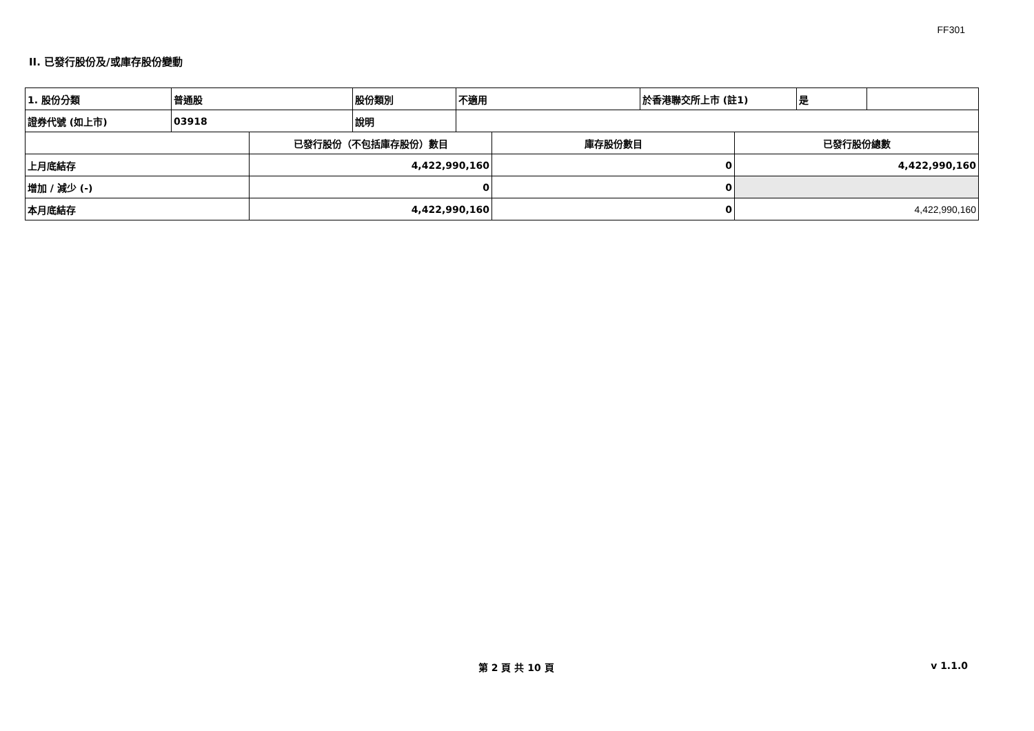FF301
II. 已發行股份及/或庫存股份變動
| 1. 股份分類 | 普通股 | 股份類別 | 不適用 | 於香港聯交所上市 (註1) | 是 | |
| 證券代號 (如上市) | 03918 | 說明 | | | | |
| | 已發行股份（不包括庫存股份）數目 | 庫存股份數目 | 已發行股份總數 |
| 上月底結存 | 4,422,990,160 | 0 | 4,422,990,160 |
| 增加 / 減少 (-) | 0 | 0 | |
| 本月底結存 | 4,422,990,160 | 0 | 4,422,990,160 |
第 2 頁 共 10 頁 v 1.1.0